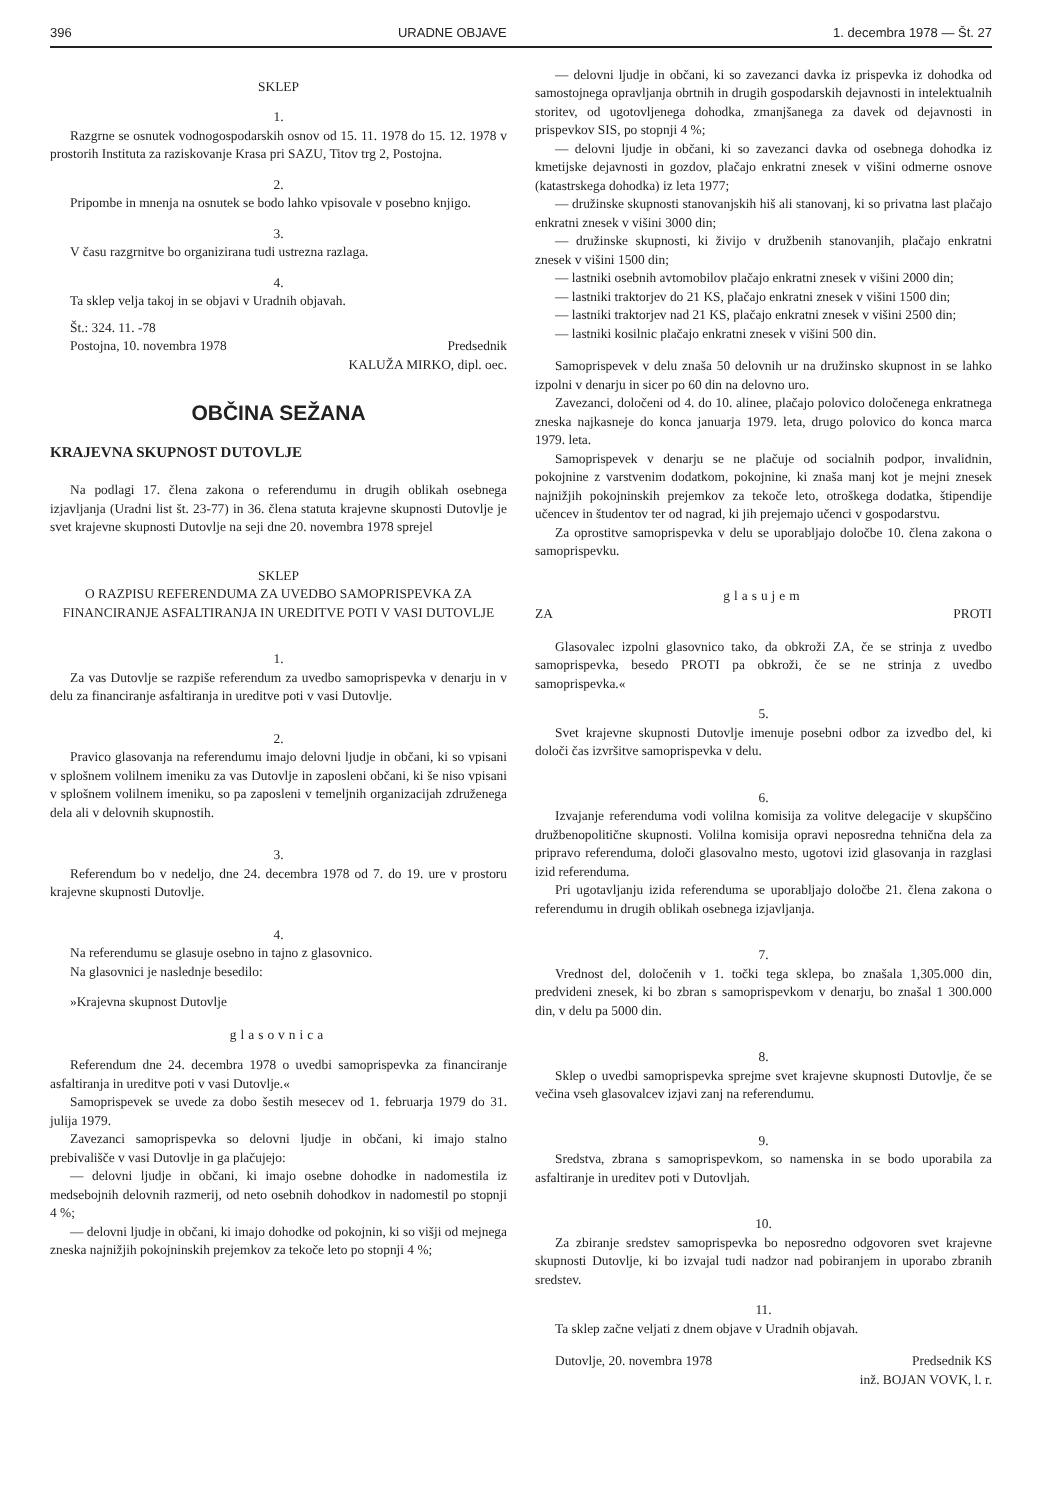396 URADNE OBJAVE 1. decembra 1978 — Št. 27
SKLEP
1.
Razgrne se osnutek vodnogospodarskih osnov od 15. 11. 1978 do 15. 12. 1978 v prostorih Instituta za raziskovanje Krasa pri SAZU, Titov trg 2, Postojna.
2.
Pripombe in mnenja na osnutek se bodo lahko vpisovale v posebno knjigo.
3.
V času razgrnitve bo organizirana tudi ustrezna razlaga.
4.
Ta sklep velja takoj in se objavi v Uradnih objavah.
Št.: 324. 11. -78
Postojna, 10. novembra 1978 Predsednik
KALUŽA MIRKO, dipl. oec.
OBČINA SEŽANA
KRAJEVNA SKUPNOST DUTOVLJE
Na podlagi 17. člena zakona o referendumu in drugih oblikah osebnega izjavljanja (Uradni list št. 23-77) in 36. člena statuta krajevne skupnosti Dutovlje je svet krajevne skupnosti Dutovlje na seji dne 20. novembra 1978 sprejel
SKLEP
O RAZPISU REFERENDUMA ZA UVEDBO SAMOPRISPEVKA ZA FINANCIRANJE ASFALTIRANJA IN UREDITVE POTI V VASI DUTOVLJE
1.
Za vas Dutovlje se razpiše referendum za uvedbo samoprispevka v denarju in v delu za financiranje asfaltiranja in ureditve poti v vasi Dutovlje.
2.
Pravico glasovanja na referendumu imajo delovni ljudje in občani, ki so vpisani v splošnem volilnem imeniku za vas Dutovlje in zaposleni občani, ki še niso vpisani v splošnem volilnem imeniku, so pa zaposleni v temeljnih organizacijah združenega dela ali v delovnih skupnostih.
3.
Referendum bo v nedeljo, dne 24. decembra 1978 od 7. do 19. ure v prostoru krajevne skupnosti Dutovlje.
4.
Na referendumu se glasuje osebno in tajno z glasovnico.
Na glasovnici je naslednje besedilo:
»Krajevna skupnost Dutovlje
glasovnica
Referendum dne 24. decembra 1978 o uvedbi samoprispevka za financiranje asfaltiranja in ureditve poti v vasi Dutovlje.«
Samoprispevek se uvede za dobo šestih mesecev od 1. februarja 1979 do 31. julija 1979.
Zavezanci samoprispevka so delovni ljudje in občani, ki imajo stalno prebivališče v vasi Dutovlje in ga plačujejo:
— delovni ljudje in občani, ki imajo osebne dohodke in nadomestila iz medsebojnih delovnih razmerij, od neto osebnih dohodkov in nadomestil po stopnji 4 %;
— delovni ljudje in občani, ki imajo dohodke od pokojnin, ki so višji od mejnega zneska najnižjih pokojninskih prejemkov za tekoče leto po stopnji 4 %;
— delovni ljudje in občani, ki so zavezanci davka iz prispevka iz dohodka od samostojnega opravljanja obrtnih in drugih gospodarskih dejavnosti in intelektualnih storitev, od ugotovljenega dohodka, zmanjšanega za davek od dejavnosti in prispevkov SIS, po stopnji 4 %;
— delovni ljudje in občani, ki so zavezanci davka od osebnega dohodka iz kmetijske dejavnosti in gozdov, plačajo enkratni znesek v višini odmerne osnove (katastrskega dohodka) iz leta 1977;
— družinske skupnosti stanovanjskih hiš ali stanovanj, ki so privatna last plačajo enkratni znesek v višini 3000 din;
— družinske skupnosti, ki živijo v družbenih stanovanjih, plačajo enkratni znesek v višini 1500 din;
— lastniki osebnih avtomobilov plačajo enkratni znesek v višini 2000 din;
— lastniki traktorjev do 21 KS, plačajo enkratni znesek v višini 1500 din;
— lastniki traktorjev nad 21 KS, plačajo enkratni znesek v višini 2500 din;
— lastniki kosilnic plačajo enkratni znesek v višini 500 din.
Samoprispevek v delu znaša 50 delovnih ur na družinsko skupnost in se lahko izpolni v denarju in sicer po 60 din na delovno uro.
Zavezanci, določeni od 4. do 10. alinee, plačajo polovico določenega enkratnega zneska najkasneje do konca januarja 1979. leta, drugo polovico do konca marca 1979. leta.
Samoprispevek v denarju se ne plačuje od socialnih podpor, invalidnin, pokojnine z varstvenim dodatkom, pokojnine, ki znaša manj kot je mejni znesek najnižjih pokojninskih prejemkov za tekoče leto, otroškega dodatka, štipendije učencev in študentov ter od nagrad, ki jih prejemajo učenci v gospodarstvu.
Za oprostitve samoprispevka v delu se uporabljajo določbe 10. člena zakona o samoprispevku.
glasujem
ZA PROTI
Glasovalec izpolni glasovnico tako, da obkroži ZA, če se strinja z uvedbo samoprispevka, besedo PROTI pa obkroži, če se ne strinja z uvedbo samoprispevka.«
5.
Svet krajevne skupnosti Dutovlje imenuje posebni odbor za izvedbo del, ki določi čas izvršitve samoprispevka v delu.
6.
Izvajanje referenduma vodi volilna komisija za volitve delegacije v skupščino družbenopolitične skupnosti. Volilna komisija opravi neposredna tehnična dela za pripravo referenduma, določi glasovalno mesto, ugotovi izid glasovanja in razglasi izid referenduma.
Pri ugotavljanju izida referenduma se uporabljajo določbe 21. člena zakona o referendumu in drugih oblikah osebnega izjavljanja.
7.
Vrednost del, določenih v 1. točki tega sklepa, bo znašala 1,305.000 din, predvideni znesek, ki bo zbran s samoprispevkom v denarju, bo znašal 1 300.000 din, v delu pa 5000 din.
8.
Sklep o uvedbi samoprispevka sprejme svet krajevne skupnosti Dutovlje, če se večina vseh glasovalcev izjavi zanj na referendumu.
9.
Sredstva, zbrana s samoprispevkom, so namenska in se bodo uporabila za asfaltiranje in ureditev poti v Dutovljah.
10.
Za zbiranje sredstev samoprispevka bo neposredno odgovoren svet krajevne skupnosti Dutovlje, ki bo izvajal tudi nadzor nad pobiranjem in uporabo zbranih sredstev.
11.
Ta sklep začne veljati z dnem objave v Uradnih objavah.
Dutovlje, 20. novembra 1978 Predsednik KS
inž. BOJAN VOVK, l. r.